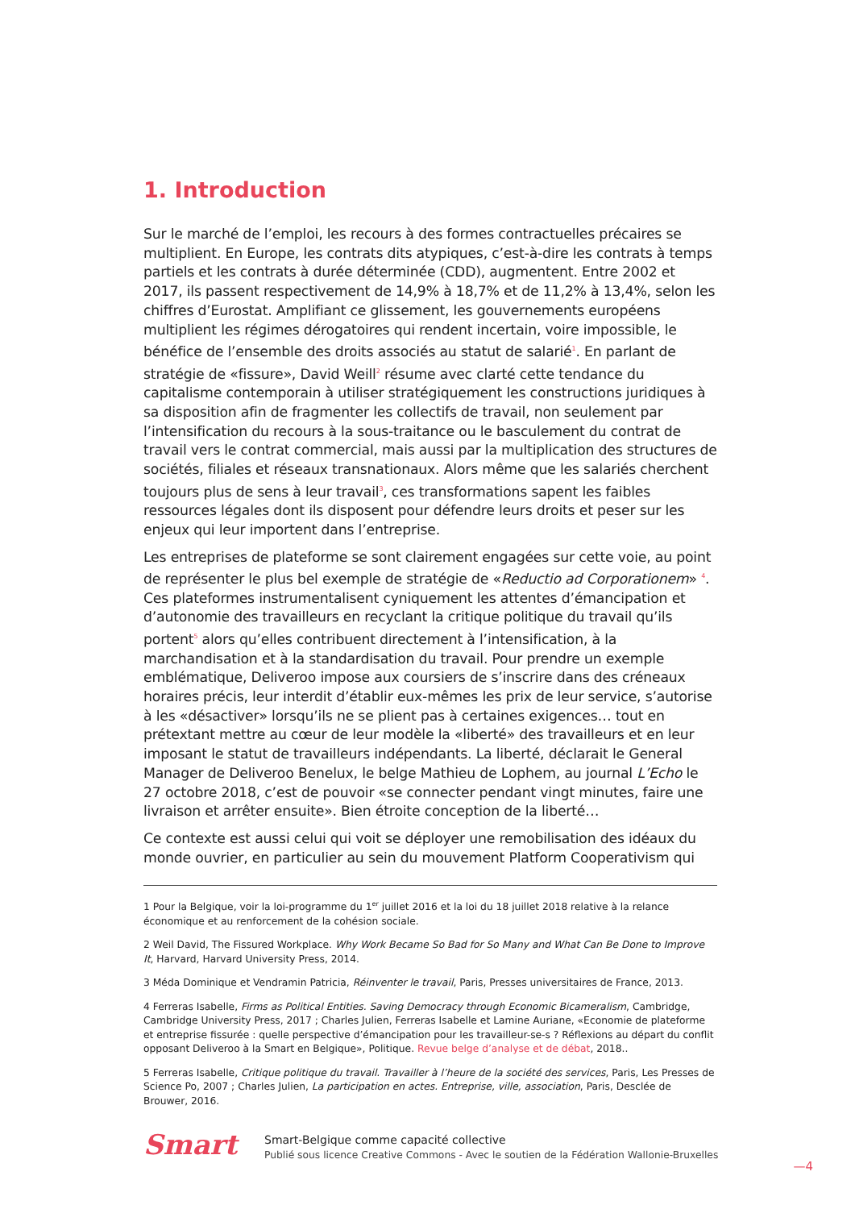1. Introduction
Sur le marché de l’emploi, les recours à des formes contractuelles précaires se multiplient. En Europe, les contrats dits atypiques, c’est-à-dire les contrats à temps partiels et les contrats à durée déterminée (CDD), augmentent. Entre 2002 et 2017, ils passent respectivement de 14,9% à 18,7% et de 11,2% à 13,4%, selon les chiffres d’Eurostat. Amplifiant ce glissement, les gouvernements européens multiplient les régimes dérogatoires qui rendent incertain, voire impossible, le bénéfice de l’ensemble des droits associés au statut de salarié<sup>1</sup>. En parlant de stratégie de «fissure», David Weill<sup>2</sup> résume avec clarté cette tendance du capitalisme contemporain à utiliser stratégiquement les constructions juridiques à sa disposition afin de fragmenter les collectifs de travail, non seulement par l’intensification du recours à la sous-traitance ou le basculement du contrat de travail vers le contrat commercial, mais aussi par la multiplication des structures de sociétés, filiales et réseaux transnationaux. Alors même que les salariés cherchent toujours plus de sens à leur travail<sup>3</sup>, ces transformations sapent les faibles ressources légales dont ils disposent pour défendre leurs droits et peser sur les enjeux qui leur importent dans l’entreprise.
Les entreprises de plateforme se sont clairement engagées sur cette voie, au point de représenter le plus bel exemple de stratégie de «Reductio ad Corporationem» <sup>4</sup>. Ces plateformes instrumentalisent cyniquement les attentes d’émancipation et d’autonomie des travailleurs en recyclant la critique politique du travail qu’ils portent<sup>5</sup> alors qu’elles contribuent directement à l’intensification, à la marchandisation et à la standardisation du travail. Pour prendre un exemple emblématique, Deliveroo impose aux coursiers de s’inscrire dans des créneaux horaires précis, leur interdit d’établir eux-mêmes les prix de leur service, s’autorise à les «désactiver» lorsqu’ils ne se plient pas à certaines exigences… tout en prétextant mettre au cœur de leur modèle la «liberté» des travailleurs et en leur imposant le statut de travailleurs indépendants. La liberté, déclarait le General Manager de Deliveroo Benelux, le belge Mathieu de Lophem, au journal L’Echo le 27 octobre 2018, c’est de pouvoir «se connecter pendant vingt minutes, faire une livraison et arrêter ensuite». Bien étroite conception de la liberté…
Ce contexte est aussi celui qui voit se déployer une remobilisation des idéaux du monde ouvrier, en particulier au sein du mouvement Platform Cooperativism qui
1 Pour la Belgique, voir la loi-programme du 1<sup>er</sup> juillet 2016 et la loi du 18 juillet 2018 relative à la relance économique et au renforcement de la cohésion sociale.
2 Weil David, The Fissured Workplace. Why Work Became So Bad for So Many and What Can Be Done to Improve It, Harvard, Harvard University Press, 2014.
3 Méda Dominique et Vendramin Patricia, Réinventer le travail, Paris, Presses universitaires de France, 2013.
4 Ferreras Isabelle, Firms as Political Entities. Saving Democracy through Economic Bicameralism, Cambridge, Cambridge University Press, 2017 ; Charles Julien, Ferreras Isabelle et Lamine Auriane, «Economie de plateforme et entreprise fissurée : quelle perspective d’émancipation pour les travailleur-se-s ? Réflexions au départ du conflit opposant Deliveroo à la Smart en Belgique», Politique. Revue belge d’analyse et de débat, 2018..
5 Ferreras Isabelle, Critique politique du travail. Travailler à l’heure de la société des services, Paris, Les Presses de Science Po, 2007 ; Charles Julien, La participation en actes. Entreprise, ville, association, Paris, Desclée de Brouwer, 2016.
Smart
Smart-Belgique comme capacité collective
Publié sous licence Creative Commons - Avec le soutien de la Fédération Wallonie-Bruxelles
—4